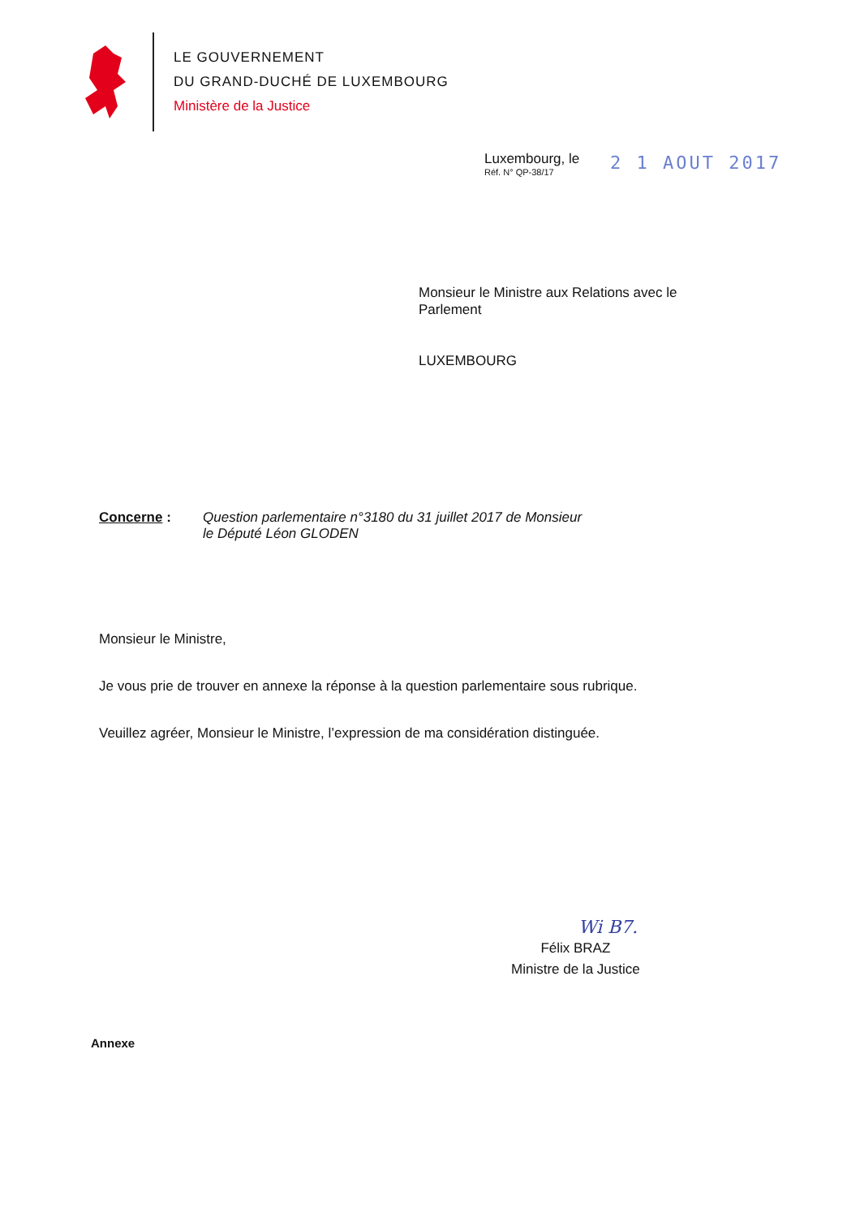LE GOUVERNEMENT
DU GRAND-DUCHÉ DE LUXEMBOURG
Ministère de la Justice
Luxembourg, le
Réf. N° QP-38/17
2 1 AOUT 2017
Monsieur le Ministre aux Relations avec le
Parlement
LUXEMBOURG
Concerne : Question parlementaire n°3180 du 31 juillet 2017 de Monsieur
le Député Léon GLODEN
Monsieur le Ministre,
Je vous prie de trouver en annexe la réponse à la question parlementaire sous rubrique.
Veuillez agréer, Monsieur le Ministre, l’expression de ma considération distinguée.
Wi B7.
Félix BRAZ
Ministre de la Justice
Annexe